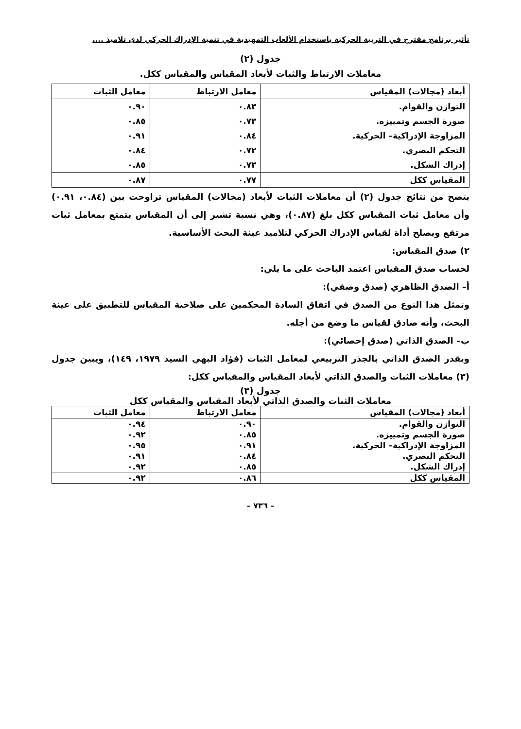تأثير برنامج مقترح في التربية الحركية باستخدام الألعاب التمهيدية في تنمية الإدراك الحركي لدى تلاميذ ....
جدول (٢)
معاملات الارتباط والثبات لأبعاد المقياس والمقياس ككل.
| أبعاد (مجالات) المقياس | معامل الارتباط | معامل الثبات |
| --- | --- | --- |
| التوازن والقوام. | ٠.٨٣ | ٠.٩٠ |
| صورة الجسم وتمييزه. | ٠.٧٣ | ٠.٨٥ |
| المزاوجة الإدراكية– الحركية. | ٠.٨٤ | ٠.٩١ |
| التحكم البصري. | ٠.٧٢ | ٠.٨٤ |
| إدراك الشكل. | ٠.٧٣ | ٠.٨٥ |
| المقياس ككل | ٠.٧٧ | ٠.٨٧ |
يتضح من نتائج جدول (٢) أن معاملات الثبات لأبعاد (مجالات) المقياس تراوحت بين (٠.٨٤، ٠.٩١) وأن معامل ثبات المقياس ككل بلغ (٠.٨٧)، وهي نسبة تشير إلى أن المقياس يتمتع بمعامل ثبات مرتفع ويصلح أداة لقياس الإدراك الحركي لتلاميذ عينة البحث الأساسية.
٢) صدق المقياس:
لحساب صدق المقياس اعتمد الباحث على ما يلي:
أ– الصدق الظاهري (صدق وصفي):
وتمثل هذا النوع من الصدق في اتفاق السادة المحكمين على صلاحية المقياس للتطبيق على عينة البحث، وأنه صادق لقياس ما وضع من أجله.
ب– الصدق الذاتي (صدق إحصائي):
ويقدر الصدق الذاتي بالجذر التربيعي لمعامل الثبات (فؤاد البهي السيد ١٩٧٩، ١٤٩)، ويبين جدول (٣) معاملات الثبات والصدق الذاتي لأبعاد المقياس والمقياس ككل:
جدول (٣)
معاملات الثبات والصدق الذاتي لأبعاد المقياس والمقياس ككل
| أبعاد (مجالات) المقياس | معامل الارتباط | معامل الثبات |
| --- | --- | --- |
| التوازن والقوام. | ٠.٩٠ | ٠.٩٤ |
| صورة الجسم وتمييزه. | ٠.٨٥ | ٠.٩٢ |
| المزاوجة الإدراكية– الحركية. | ٠.٩١ | ٠.٩٥ |
| التحكم البصري. | ٠.٨٤ | ٠.٩١ |
| إدراك الشكل. | ٠.٨٥ | ٠.٩٢ |
| المقياس ككل | ٠.٨٦ | ٠.٩٢ |
– ٧٣٦ –